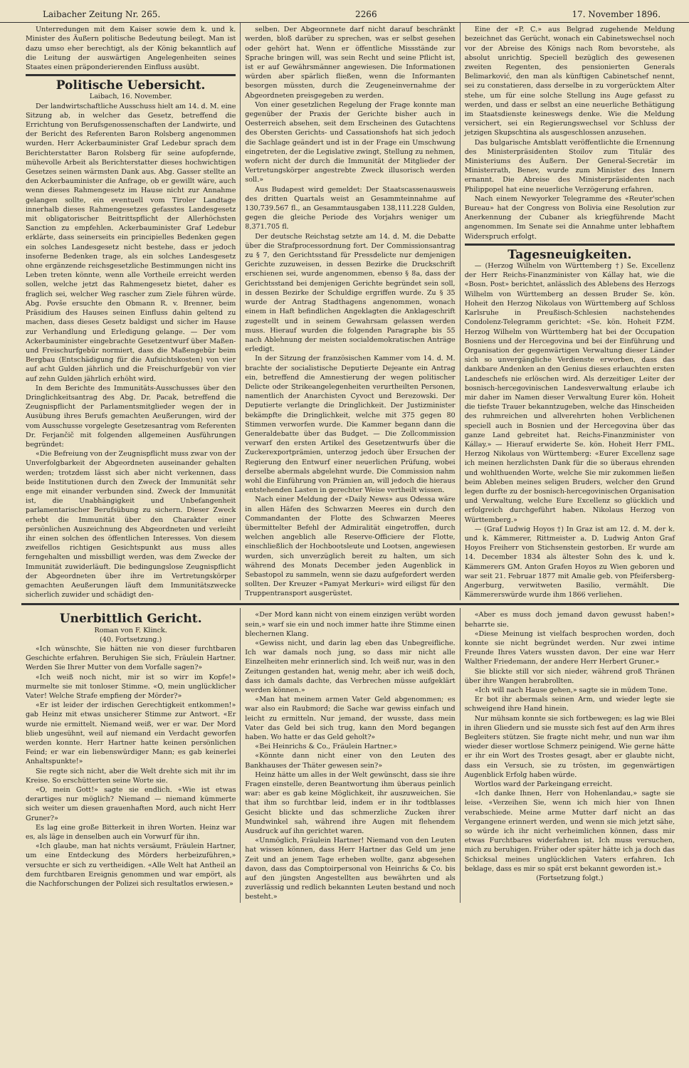Laibacher Zeitung Nr. 265. 2266 17. November 1896.
Unterredungen mit dem Kaiser sowie dem k. und k. Minister des Äußern politische Bedeutung beilegt. Man ist dazu umso eher berechtigt, als der König bekanntlich auf die Leitung der auswärtigen Angelegenheiten seines Staates einen präponderierenden Einfluss ausübt.
Politische Uebersicht.
Laibach, 16. November.
Der landwirtschaftliche Ausschuss hielt am 14. d. M. eine Sitzung ab, in welcher das Gesetz, betreffend die Errichtung von Berufsgenossenschaften der Landwirte, und der Bericht des Referenten Baron Rolsberg angenommen wurden. Herr Ackerbauminister Graf Ledebur sprach dem Berichterstatter Baron Rolsberg für seine aufopfernde, mühevolle Arbeit als Berichterstatter dieses hochwichtigen Gesetzes seinen wärmsten Dank aus. Abg. Gasser stellte an den Ackerbauminister die Anfrage, ob er gewillt wäre, auch wenn dieses Rahmengesetz im Hause nicht zur Annahme gelangen sollte, ein eventuell vom Tiroler Landtage innerhalb dieses Rahmengesetzes gefasstes Landesgesetz mit obligatorischer Beitrittspflicht der Allerhöchsten Sanction zu empfehlen. Ackerbauminister Graf Ledebur erklärte, dass seinerseits ein principielles Bedenken gegen ein solches Landesgesetz nicht bestehe, dass er jedoch insoferne Bedenken trage, als ein solches Landesgesetz ohne ergänzende reichsgesetzliche Bestimmungen nicht ins Leben treten könnte, wenn alle Vortheile erreicht werden sollen, welche jetzt das Rahmengesetz bietet, daher es fraglich sei, welcher Weg rascher zum Ziele führen würde. Abg. Povše ersuchte den Obmann R. v. Brenner, beim Präsidium des Hauses seinen Einfluss dahin geltend zu machen, dass dieses Gesetz baldigst und sicher im Hause zur Verhandlung und Erledigung gelange. — Der vom Ackerbauminister eingebrachte Gesetzentwurf über Maßen- und Freischurfgebür normiert, dass die Maßengebür beim Bergbau (Entschädigung für die Aufsichtskosten) von vier auf acht Gulden jährlich und die Freischurfgebür von vier auf zehn Gulden jährlich erhöht wird.
In dem Berichte des Immunitäts-Ausschusses über den Dringlichkeitsantrag des Abg. Dr. Pacak, betreffend die Zeugnispflicht der Parlamentsmitglieder wegen der in Ausübung ihres Berufs gemachten Aeußerungen, wird der vom Ausschusse vorgelegte Gesetzesantrag vom Referenten Dr. Ferjančič mit folgenden allgemeinen Ausführungen begründet:
«Die Befreiung von der Zeugnispflicht muss zwar von der Unverfolgbarkeit der Abgeordneten auseinander gehalten werden; trotzdem lässt sich aber nicht verkennen, dass beide Institutionen durch den Zweck der Immunität sehr enge mit einander verbunden sind. Zweck der Immunität ist, die Unabhängigkeit und Unbefangenheit parlamentarischer Berufsübung zu sichern. Dieser Zweck erhebt die Immunität über den Charakter einer persönlichen Auszeichnung des Abgeordneten und verleiht ihr einen solchen des öffentlichen Interesses. Von diesem zweifellos richtigen Gesichtspunkt aus muss alles ferngehalten und missbilligt werden, was dem Zwecke der Immunität zuwiderläuft. Die bedingungslose Zeugnispflicht der Abgeordneten über ihre im Vertretungskörper gemachten Aeußerungen läuft dem Immunitätszwecke sicherlich zuwider und schädigt den-
selben. Der Abgeornnete darf nicht darauf beschränkt werden, bloß darüber zu sprechen, was er selbst gesehen oder gehört hat. Wenn er öffentliche Missstände zur Sprache bringen will, was sein Recht und seine Pflicht ist, ist er auf Gewährsmänner angewiesen. Die Informationen würden aber spärlich fließen, wenn die Informanten besorgen müssten, durch die Zeugeneinvernahme der Abgeordneten preisgegeben zu werden.
Von einer gesetzlichen Regelung der Frage konnte man gegenüber der Praxis der Gerichte bisher auch in Oesterreich absehen, seit dem Erscheinen des Gutachtens des Obersten Gerichts- und Cassationshofs hat sich jedoch die Sachlage geändert und ist in der Frage ein Umschwung eingetreten, der die Legislative zwingt, Stellung zu nehmen, wofern nicht der durch die Immunität der Mitglieder der Vertretungskörper angestrebte Zweck illusorisch werden soll.»
Aus Budapest wird gemeldet: Der Staatscassenausweis des dritten Quartals weist an Gesammteinnahme auf 130,739.567 fl., an Gesammtausgaben 138,111.228 Gulden, gegen die gleiche Periode des Vorjahrs weniger um 8,371.705 fl.
Der deutsche Reichstag setzte am 14. d. M. die Debatte über die Strafprocessordnung fort. Der Commissionsantrag zu § 7, den Gerichtsstand für Pressdelicte nur demjenigen Gerichte zuzuweisen, in dessen Bezirke die Druckschrift erschienen sei, wurde angenommen, ebenso § 8a, dass der Gerichtsstand bei demjenigen Gerichte begründet sein soll, in dessen Bezirke der Schuldige ergriffen wurde. Zu § 35 wurde der Antrag Stadthagens angenommen, wonach einem in Haft befindlichen Angeklagten die Anklageschrift zugestellt und in seinem Gewahrsam gelassen werden muss. Hierauf wurden die folgenden Paragraphe bis 55 nach Ablehnung der meisten socialdemokratischen Anträge erledigt.
In der Sitzung der französischen Kammer vom 14. d. M. brachte der socialistische Deputierte Dejeante ein Antrag ein, betreffend die Amnestierung der wegen politischer Delicte oder Strikeangelegenheiten verurtheilten Personen, namentlich der Anarchisten Cyvoct und Berezowski. Der Deputierte verlangte die Dringlichkeit. Der Justizminister bekämpfte die Dringlichkeit, welche mit 375 gegen 80 Stimmen verworfen wurde. Die Kammer begann dann die Generaldebatte über das Budget. — Die Zollcommission verwarf den ersten Artikel des Gesetzentwurfs über die Zuckerexportprämien, unterzog jedoch über Ersuchen der Regierung den Entwurf einer neuerlichen Prüfung, wobei derselbe abermals abgelehnt wurde. Die Commission nahm wohl die Einführung von Prämien an, will jedoch die hieraus entstehenden Lasten in gerechter Weise vertheilt wissen.
Nach einer Meldung der «Daily News» aus Odessa wäre in allen Häfen des Schwarzen Meeres ein durch den Commandanten der Flotte des Schwarzen Meeres übermittelter Befehl der Admiralität eingetroffen, durch welchen angeblich alle Reserve-Officiere der Flotte, einschließlich der Hochbootsleute und Lootsen, angewiesen wurden, sich unverzüglich bereit zu halten, um sich während des Monats December jeden Augenblick in Sebastopol zu sammeln, wenn sie dazu aufgefordert werden sollten. Der Kreuzer «Pamyat Merkuri» wird eiligst für den Truppentransport ausgerüstet.
Eine der «P. C.» aus Belgrad zugehende Meldung bezeichnet das Gerücht, wonach ein Cabinetswechsel noch vor der Abreise des Königs nach Rom bevorstehe, als absolut unrichtig. Speciell bezüglich des gewesenen zweiten Regenten, des pensionierten Generals Belimarković, den man als künftigen Cabinetschef nennt, sei zu constatieren, dass derselbe in zu vorgerücktem Alter stehe, um für eine solche Stellung ins Auge gefasst zu werden, und dass er selbst an eine neuerliche Bethätigung im Staatsdienste keineswegs denke. Wie die Meldung versichert, sei ein Regierungswechsel vor Schluss der jetzigen Skupschtina als ausgeschlossen anzusehen.
Das bulgarische Amtsblatt veröffentlichte die Ernennung des Ministerpräsidenten Stoilov zum Titulär des Ministeriums des Äußern. Der General-Secretär im Ministerrath, Benev, wurde zum Minister des Innern ernannt. Die Abreise des Ministerpräsidenten nach Philippopel hat eine neuerliche Verzögerung erfahren.
Nach einem Newyorker Telegramme des «Reuter'schen Bureau» hat der Congress von Bolivia eine Resolution zur Anerkennung der Cubaner als kriegführende Macht angenommen. Im Senate sei die Annahme unter lebhaftem Widerspruch erfolgt.
Tagesneuigkeiten.
— (Herzog Wilhelm von Württemberg †) Se. Excellenz der Herr Reichs-Finanzminister von Kállay hat, wie die «Bosn. Post» berichtet, anlässlich des Ablebens des Herzogs Wilhelm von Württemberg an dessen Bruder Se. kön. Hoheit den Herzog Nikolaus von Württemberg auf Schloss Karlsruhe in Preußisch-Schlesien nachstehendes Condolenz-Telegramm gerichtet: «Se. kön. Hoheit FZM. Herzog Wilhelm von Württemberg hat bei der Occupation Bosniens und der Hercegovina und bei der Einführung und Organisation der gegenwärtigen Verwaltung dieser Länder sich so unvergängliche Verdienste erworben, dass das dankbare Andenken an den Genius dieses erlauchten ersten Landeschefs nie erlöschen wird. Als derzeitiger Leiter der bosnisch-hercegovinischen Landesverwaltung erlaube ich mir daher im Namen dieser Verwaltung Eurer kön. Hoheit die tiefste Trauer bekanntzugeben, welche das Hinscheiden des ruhmreichen und allverehrten hohen Verblichenen speciell auch in Bosnien und der Hercegovina über das ganze Land gebreitet hat. Reichs-Finanzminister von Kállay.» — Hierauf erwiderte Se. kön. Hoheit Herr FML. Herzog Nikolaus von Württemberg: «Eurer Excellenz sage ich meinen herzlichsten Dank für die so überaus ehrenden und wohlthuenden Worte, welche Sie mir zukommen ließen beim Ableben meines seligen Bruders, welcher den Grund legen durfte zu der bosnisch-hercegovinischen Organisation und Verwaltung, welche Eure Excellenz so glücklich und erfolgreich durchgeführt haben. Nikolaus Herzog von Württemberg.»
— (Graf Ludwig Hoyos †) In Graz ist am 12. d. M. der k. und k. Kämmerer, Rittmeister a. D. Ludwig Anton Graf Hoyos Freiherr von Stichsenstein gestorben. Er wurde am 14. December 1834 als ältester Sohn des k. und k. Kämmerers GM. Anton Grafen Hoyos zu Wien geboren und war seit 21. Februar 1877 mit Amalie geb. von Pfeifersberg-Angerburg, verwitweten Basilio, vermählt. Die Kämmererswürde wurde ihm 1866 verliehen.
Unerbittlich Gericht.
Roman von F. Klinck.
(40. Fortsetzung.)
«Ich wünschte, Sie hätten nie von dieser furchtbaren Geschichte erfahren. Beruhigen Sie sich, Fräulein Hartner. Werden Sie Ihrer Mutter von dem Vorfalle sagen?»
«Ich weiß noch nicht, mir ist so wirr im Kopfe!» murmelte sie mit tonloser Stimme. «O, mein unglücklicher Vater! Welche Strafe empfieng der Mörder?»
«Er ist leider der irdischen Gerechtigkeit entkommen!» gab Heinz mit etwas unsicherer Stimme zur Antwort. «Er wurde nie ermittelt. Niemand weiß, wer er war. Der Mord blieb ungesühnt, weil auf niemand ein Verdacht geworfen werden konnte. Herr Hartner hatte keinen persönlichen Feind; er war ein liebenswürdiger Mann; es gab keinerlei Anhaltspunkte!»
Sie regte sich nicht, aber die Welt drehte sich mit ihr im Kreise. So erschütterten seine Worte sie.
«O, mein Gott!» sagte sie endlich. «Wie ist etwas derartiges nur möglich? Niemand — niemand kümmerte sich weiter um diesen grauenhaften Mord, auch nicht Herr Gruner?»
Es lag eine große Bitterkeit in ihren Worten. Heinz war es, als läge in denselben auch ein Vorwurf für ihn.
«Ich glaube, man hat nichts versäumt, Fräulein Hartner, um eine Entdeckung des Mörders herbeizuführen,» versuchte er sich zu vertheidigen. «Alle Welt hat Antheil an dem furchtbaren Ereignis genommen und war empört, als die Nachforschungen der Polizei sich resultatlos erwiesen.»
«Der Mord kann nicht von einem einzigen verübt worden sein,» warf sie ein und noch immer hatte ihre Stimme einen blechernen Klang.
«Gewiss nicht, und darin lag eben das Unbegreifliche. Ich war damals noch jung, so dass mir nicht alle Einzelheiten mehr erinnerlich sind. Ich weiß nur, was in den Zeitungen gestanden hat, wenig mehr, aber ich weiß doch, dass ich damals dachte, das Verbrechen müsse aufgeklärt werden können.»
«Man hat meinem armen Vater Geld abgenommen; es war also ein Raubmord; die Sache war gewiss einfach und leicht zu ermitteln. Nur jemand, der wusste, dass mein Vater das Geld bei sich trug, kann den Mord begangen haben. Wo hatte er das Geld geholt?»
«Bei Heinrichs & Co., Fräulein Hartner.»
«Könnte dann nicht einer von den Leuten des Bankhauses der Thäter gewesen sein?»
Heinz hätte um alles in der Welt gewünscht, dass sie ihre Fragen einstelle, deren Beantwortung ihm überaus peinlich war: aber es gab keine Möglichkeit, ihr auszuweichen. Sie that ihm so furchtbar leid, indem er in ihr todtblasses Gesicht blickte und das schmerzliche Zucken ihrer Mundwinkel sah, während ihre Augen mit flehendem Ausdruck auf ihn gerichtet waren.
«Unmöglich, Fräulein Hartner! Niemand von den Leuten hat wissen können, dass Herr Hartner das Geld um jene Zeit und an jenem Tage erheben wollte, ganz abgesehen davon, dass das Comptoirpersonal von Heinrichs & Co. bis auf den jüngsten Angestellten aus bewährten und als zuverlässig und redlich bekannten Leuten bestand und noch besteht.»
«Aber es muss doch jemand davon gewusst haben!» beharrte sie.
«Diese Meinung ist vielfach besprochen worden, doch konnte sie nicht begründet werden. Nur zwei intime Freunde Ihres Vaters wussten davon. Der eine war Herr Walther Friedemann, der andere Herr Herbert Gruner.»
Sie blickte still vor sich nieder, während groß Thränen über ihre Wangen herabrollten.
«Ich will nach Hause gehen,» sagte sie in müdem Tone.
Er bot ihr abermals seinen Arm, und wieder legte sie schweigend ihre Hand hinein.
Nur mühsam konnte sie sich fortbewegen; es lag wie Blei in ihren Gliedern und sie musste sich fest auf den Arm ihres Begleiters stützen. Sie fragte nicht mehr, und nun war ihm wieder dieser wortlose Schmerz peinigend. Wie gerne hätte er ihr ein Wort des Trostes gesagt, aber er glaubte nicht, dass ein Versuch, sie zu trösten, im gegenwärtigen Augenblick Erfolg haben würde.
Wortlos ward der Parkeingang erreicht.
«Ich danke Ihnen, Herr von Hohenlandau,» sagte sie leise. «Verzeihen Sie, wenn ich mich hier von Ihnen verabschiede. Meine arme Mutter darf nicht an das Vergangene erinnert werden, und wenn sie mich jetzt sähe, so würde ich ihr nicht verheimlichen können, dass mir etwas Furchtbares widerfahren ist. Ich muss versuchen, mich zu beruhigen. Früher oder später hätte ich ja doch das Schicksal meines unglücklichen Vaters erfahren. Ich beklage, dass es mir so spät erst bekannt geworden ist.»
(Fortsetzung folgt.)